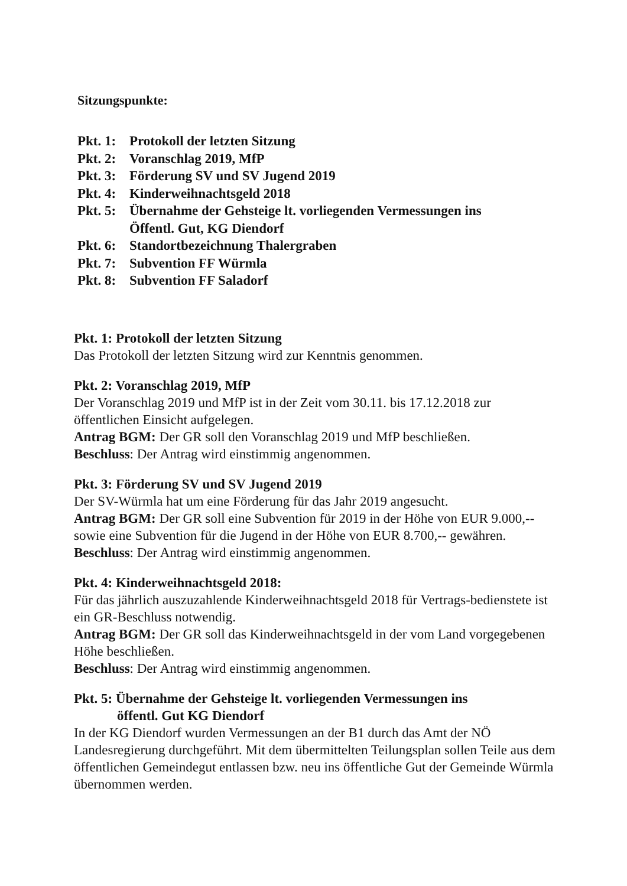Sitzungspunkte:
| Pkt. 1: | Protokoll der letzten Sitzung |
| Pkt. 2: | Voranschlag 2019, MfP |
| Pkt. 3: | Förderung SV und SV Jugend 2019 |
| Pkt. 4: | Kinderweihnachtsgeld 2018 |
| Pkt. 5: | Übernahme der Gehsteige lt. vorliegenden Vermessungen ins Öffentl. Gut, KG Diendorf |
| Pkt. 6: | Standortbezeichnung Thalergraben |
| Pkt. 7: | Subvention FF Würmla |
| Pkt. 8: | Subvention FF Saladorf |
Pkt. 1: Protokoll der letzten Sitzung
Das Protokoll der letzten Sitzung wird zur Kenntnis genommen.
Pkt. 2: Voranschlag 2019, MfP
Der Voranschlag 2019 und MfP ist in der Zeit vom 30.11. bis 17.12.2018 zur öffentlichen Einsicht aufgelegen.
Antrag BGM: Der GR soll den Voranschlag 2019 und MfP beschließen.
Beschluss: Der Antrag wird einstimmig angenommen.
Pkt. 3: Förderung SV und SV Jugend 2019
Der SV-Würmla hat um eine Förderung für das Jahr 2019 angesucht.
Antrag BGM: Der GR soll eine Subvention für 2019 in der Höhe von EUR 9.000,-- sowie eine Subvention für die Jugend in der Höhe von EUR 8.700,-- gewähren.
Beschluss: Der Antrag wird einstimmig angenommen.
Pkt. 4: Kinderweihnachtsgeld 2018:
Für das jährlich auszuzahlende Kinderweihnachtsgeld 2018 für Vertrags-bedienstete ist ein GR-Beschluss notwendig.
Antrag BGM: Der GR soll das Kinderweihnachtsgeld in der vom Land vorgegebenen Höhe beschließen.
Beschluss: Der Antrag wird einstimmig angenommen.
Pkt. 5: Übernahme der Gehsteige lt. vorliegenden Vermessungen ins
öffentl. Gut KG Diendorf
In der KG Diendorf wurden Vermessungen an der B1 durch das Amt der NÖ Landesregierung durchgeführt. Mit dem übermittelten Teilungsplan sollen Teile aus dem öffentlichen Gemeindegut entlassen bzw. neu ins öffentliche Gut der Gemeinde Würmla übernommen werden.